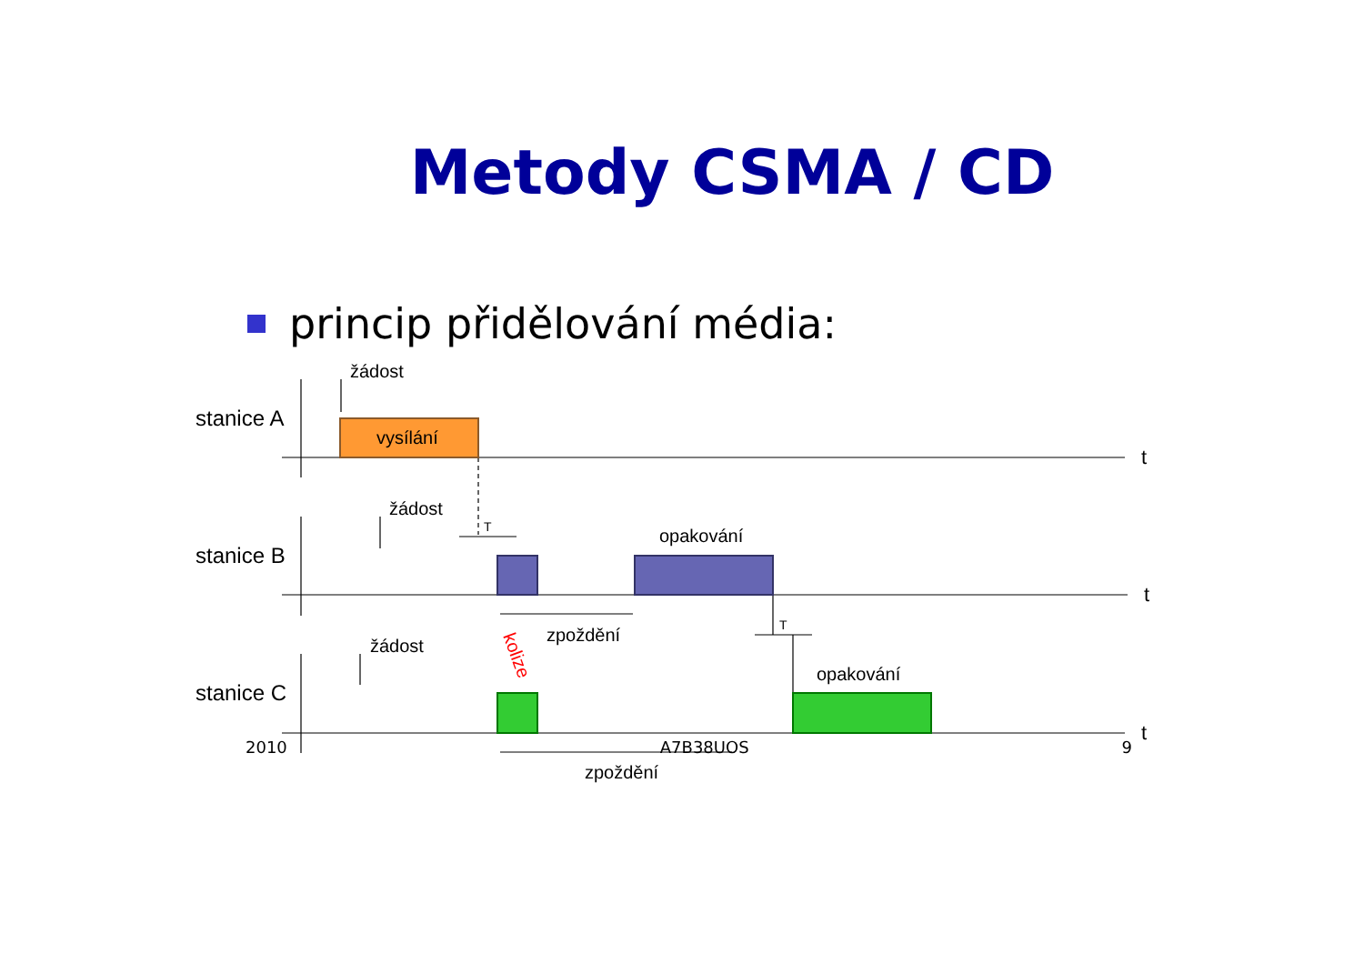Metody CSMA / CD
princip přidělování média:
stanice A
stanice B
stanice C
žádost
žádost
žádost
vysílání
opakování
opakování
zpoždění
zpoždění
T
T
t
t
t
kolize
2010 A7B38UOS 9